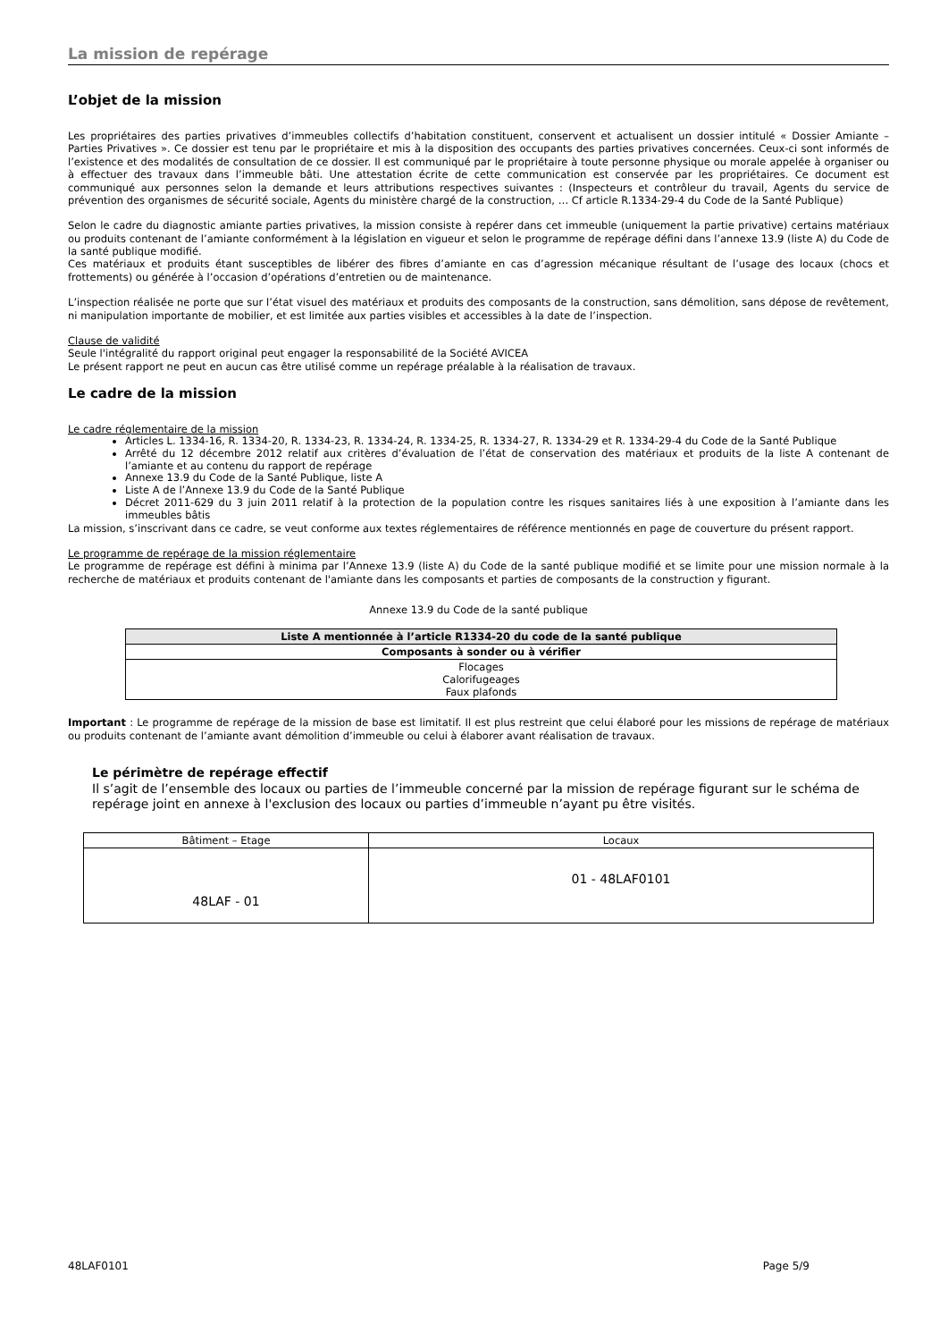La mission de repérage
L’objet de la mission
Les propriétaires des parties privatives d’immeubles collectifs d’habitation constituent, conservent et actualisent un dossier intitulé « Dossier Amiante – Parties Privatives ». Ce dossier est tenu par le propriétaire et mis à la disposition des occupants des parties privatives concernées. Ceux-ci sont informés de l’existence et des modalités de consultation de ce dossier. Il est communiqué par le propriétaire à toute personne physique ou morale appelée à organiser ou à effectuer des travaux dans l’immeuble bâti. Une attestation écrite de cette communication est conservée par les propriétaires. Ce document est communiqué aux personnes selon la demande et leurs attributions respectives suivantes : (Inspecteurs et contrôleur du travail, Agents du service de prévention des organismes de sécurité sociale, Agents du ministère chargé de la construction, … Cf article R.1334-29-4 du Code de la Santé Publique)
Selon le cadre du diagnostic amiante parties privatives, la mission consiste à repérer dans cet immeuble (uniquement la partie privative) certains matériaux ou produits contenant de l’amiante conformément à la législation en vigueur et selon le programme de repérage défini dans l’annexe 13.9 (liste A) du Code de la santé publique modifié.
Ces matériaux et produits étant susceptibles de libérer des fibres d’amiante en cas d’agression mécanique résultant de l’usage des locaux (chocs et frottements) ou générée à l’occasion d’opérations d’entretien ou de maintenance.
L’inspection réalisée ne porte que sur l’état visuel des matériaux et produits des composants de la construction, sans démolition, sans dépose de revêtement, ni manipulation importante de mobilier, et est limitée aux parties visibles et accessibles à la date de l’inspection.
Clause de validité
Seule l'intégralité du rapport original peut engager la responsabilité de la Société AVICEA
Le présent rapport ne peut en aucun cas être utilisé comme un repérage préalable à la réalisation de travaux.
Le cadre de la mission
Le cadre réglementaire de la mission
Articles L. 1334-16, R. 1334-20, R. 1334-23, R. 1334-24, R. 1334-25, R. 1334-27, R. 1334-29 et R. 1334-29-4 du Code de la Santé Publique
Arrêté du 12 décembre 2012 relatif aux critères d’évaluation de l’état de conservation des matériaux et produits de la liste A contenant de l’amiante et au contenu du rapport de repérage
Annexe 13.9 du Code de la Santé Publique, liste A
Liste A de l’Annexe 13.9 du Code de la Santé Publique
Décret 2011-629 du 3 juin 2011 relatif à la protection de la population contre les risques sanitaires liés à une exposition à l’amiante dans les immeubles bâtis
La mission, s’inscrivant dans ce cadre, se veut conforme aux textes réglementaires de référence mentionnés en page de couverture du présent rapport.
Le programme de repérage de la mission réglementaire
Le programme de repérage est défini à minima par l’Annexe 13.9 (liste A) du Code de la santé publique modifié et se limite pour une mission normale à la recherche de matériaux et produits contenant de l'amiante dans les composants et parties de composants de la construction y figurant.
Annexe 13.9 du Code de la santé publique
| Liste A mentionnée à l’article R1334-20 du code de la santé publique |
| --- |
| Composants à sonder ou à vérifier |
| Flocages Calorifugeages Faux plafonds |
Important : Le programme de repérage de la mission de base est limitatif. Il est plus restreint que celui élaboré pour les missions de repérage de matériaux ou produits contenant de l’amiante avant démolition d’immeuble ou celui à élaborer avant réalisation de travaux.
Le périmètre de repérage effectif
Il s’agit de l’ensemble des locaux ou parties de l’immeuble concerné par la mission de repérage figurant sur le schéma de repérage joint en annexe à l'exclusion des locaux ou parties d’immeuble n’ayant pu être visités.
| Bâtiment – Etage | Locaux |
| 48LAF - 01 | 01 - 48LAF0101 |
48LAF0101 Page 5/9